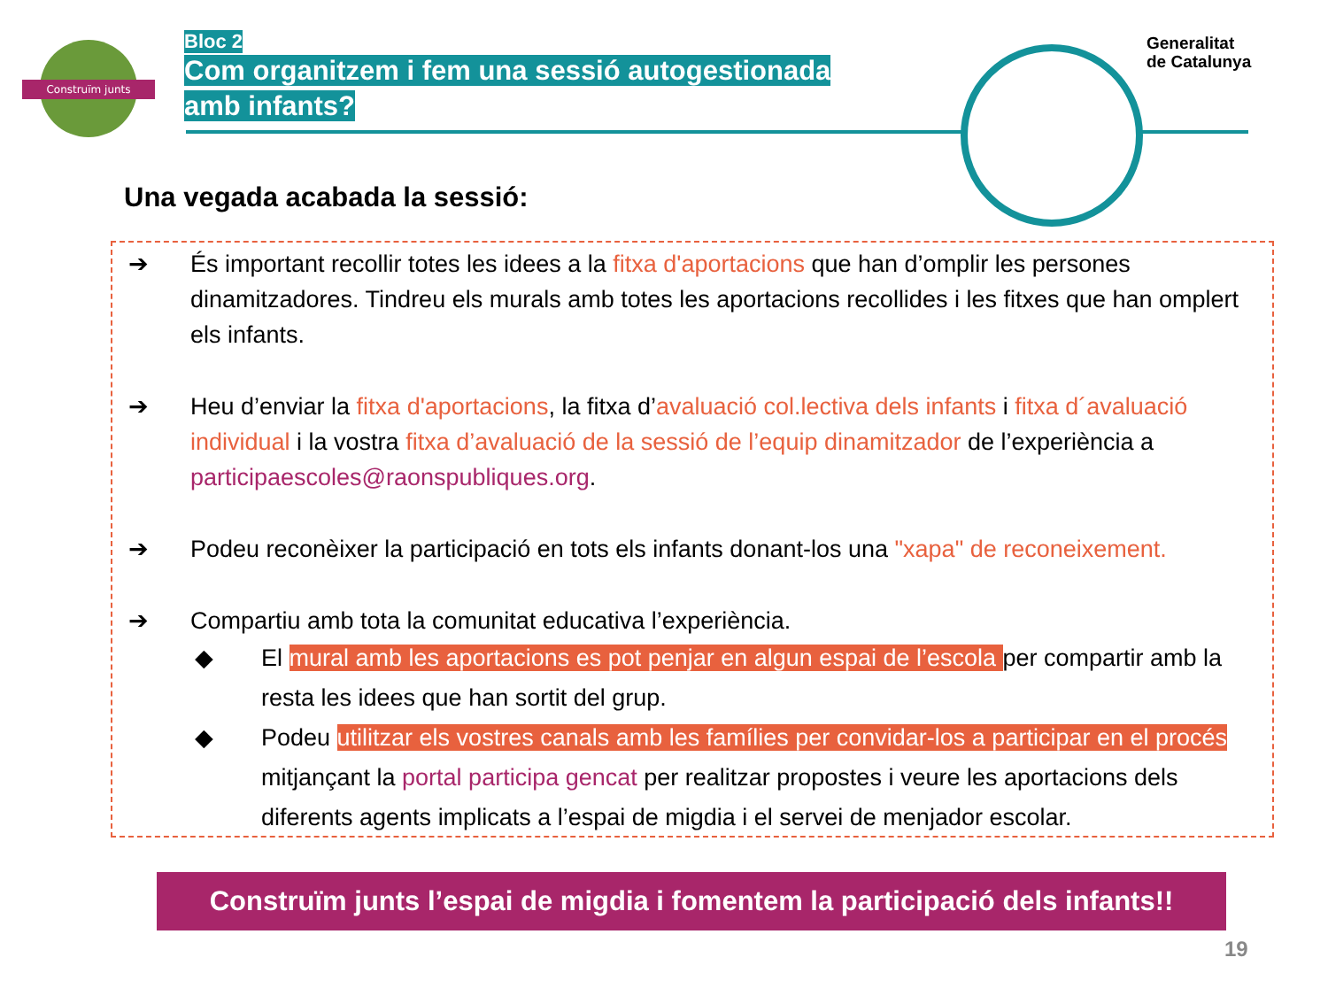Construïm junts
Bloc 2
Com organitzem i fem una sessió autogestionada amb infants?
Generalitat
de Catalunya
Una vegada acabada la sessió:
➔ És important recollir totes les idees a la fitxa d'aportacions que han d’omplir les persones dinamitzadores. Tindreu els murals amb totes les aportacions recollides i les fitxes que han omplert els infants.
➔ Heu d’enviar la fitxa d'aportacions, la fitxa d’avaluació col.lectiva dels infants i fitxa d´avaluació individual i la vostra fitxa d’avaluació de la sessió de l’equip dinamitzador de l’experiència a participaescoles@raonspubliques.org.
➔ Podeu reconèixer la participació en tots els infants donant-los una "xapa" de reconeixement.
➔ Compartiu amb tota la comunitat educativa l’experiència.
◆ El mural amb les aportacions es pot penjar en algun espai de l’escola per compartir amb la resta les idees que han sortit del grup.
◆ Podeu utilitzar els vostres canals amb les famílies per convidar-los a participar en el procés mitjançant la portal participa gencat per realitzar propostes i veure les aportacions dels diferents agents implicats a l’espai de migdia i el servei de menjador escolar.
Construïm junts l’espai de migdia i fomentem la participació dels infants!!
19